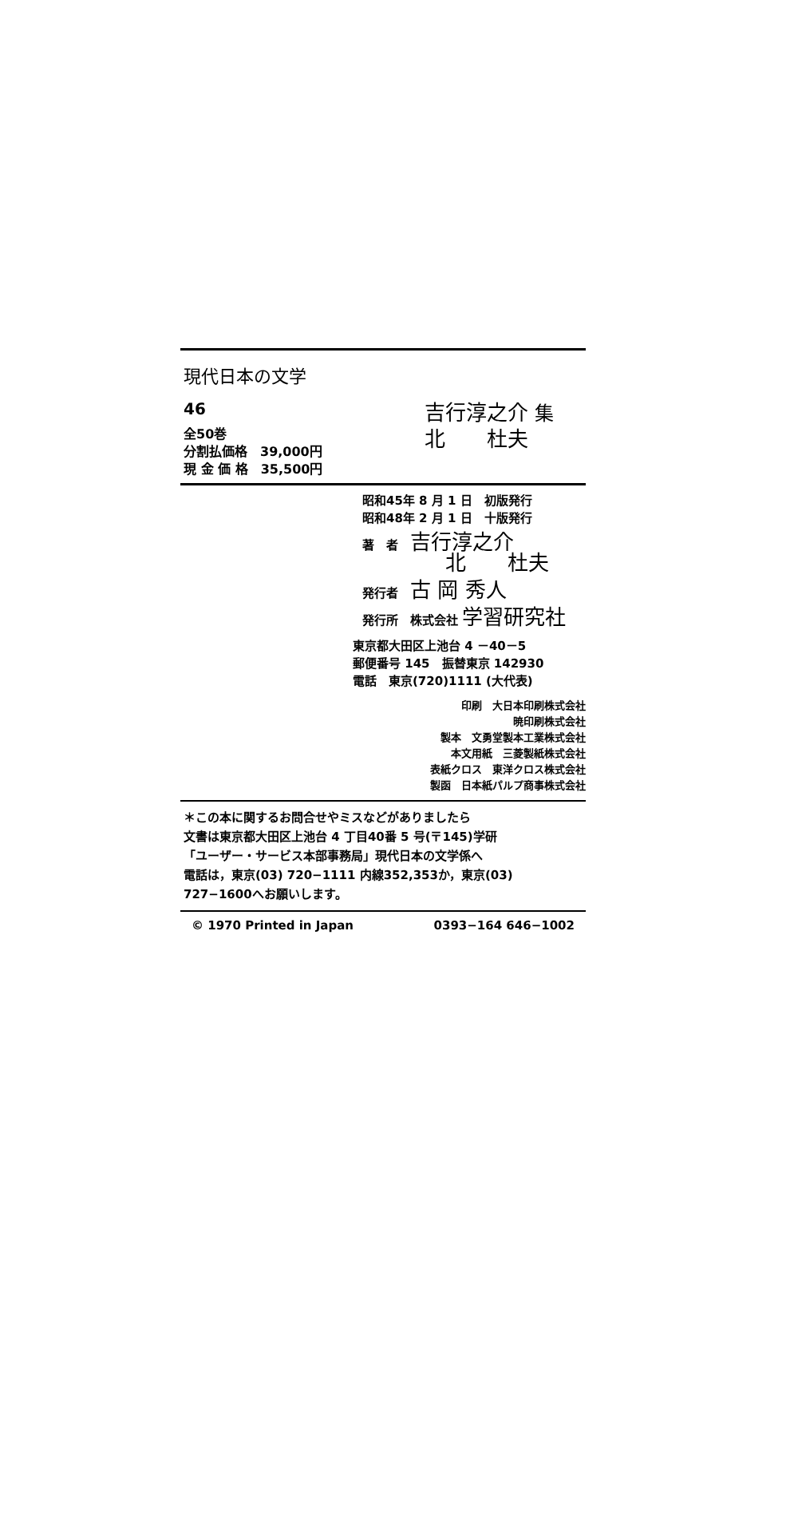現代日本の文学
46
全50巻
分割払価格　39,000円
現 金 価 格　35,500円
吉行淳之介 集
北　　杜夫
昭和45年 8 月 1 日　初版発行
昭和48年 2 月 1 日　十版発行
著　者　吉行淳之介
　　　　北　　杜夫
発行者　古 岡 秀人
発行所　株式会社 学習研究社
東京都大田区上池台 4 －40－5
郵便番号 145　振替東京 142930
電話　東京(720)1111 (大代表)
印刷　大日本印刷株式会社
暁印刷株式会社
製本　文勇堂製本工業株式会社
本文用紙　三菱製紙株式会社
表紙クロス　東洋クロス株式会社
製函　日本紙パルプ商事株式会社
＊この本に関するお問合せやミスなどがありましたら
文書は東京都大田区上池台 4 丁目40番 5 号(〒145)学研
「ユーザー・サービス本部事務局」現代日本の文学係へ
電話は，東京(03) 720−1111 内線352,353か，東京(03)
727−1600へお願いします。
© 1970 Printed in Japan 0393−164 646−1002